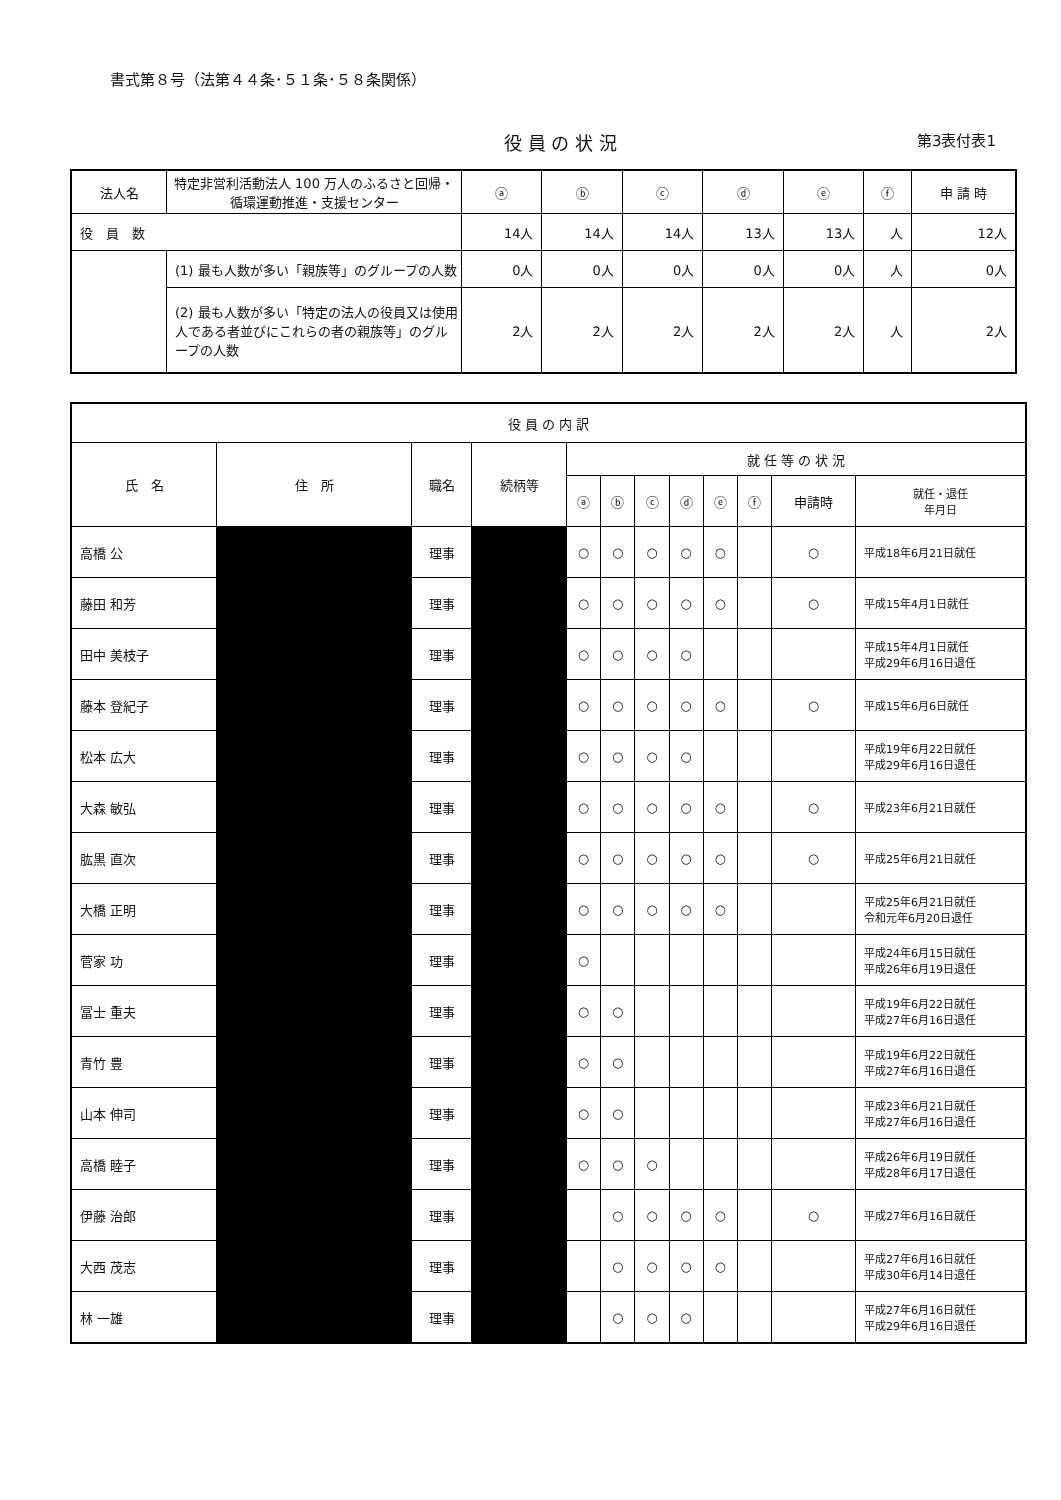書式第８号（法第４４条･５１条･５８条関係）
役 員 の 状 況 第3表付表1
| 法人名 | 特定非営利活動法人 100 万人のふるさと回帰・循環運動推進・支援センター | ⓐ | ⓑ | ⓒ | ⓓ | ⓔ | ⓕ | 申 請 時 |
| 役 員 数 | | 14人 | 14人 | 14人 | 13人 | 13人 | 人 | 12人 |
| | (1) 最も人数が多い「親族等」のグループの人数 | 0人 | 0人 | 0人 | 0人 | 0人 | 人 | 0人 |
| | (2) 最も人数が多い「特定の法人の役員又は使用人である者並びにこれらの者の親族等」のグループの人数 | 2人 | 2人 | 2人 | 2人 | 2人 | 人 | 2人 |
| 役 員 の 内 訳 | | | | | | | | | | | | |
| 氏 名 | 住 所 | 職名 | 続柄等 | 就 任 等 の 状 況 | | | | | | | | |
| | | | | ⓐ | ⓑ | ⓒ | ⓓ | ⓔ | ⓕ | 申請時 | 就任・退任 年月日 | |
| 高橋 公 | | 理事 | | ○ | ○ | ○ | ○ | ○ | | ○ | 平成18年6月21日就任 | |
| 藤田 和芳 | | 理事 | | ○ | ○ | ○ | ○ | ○ | | ○ | 平成15年4月1日就任 | |
| 田中 美枝子 | | 理事 | | ○ | ○ | ○ | ○ | | | | 平成15年4月1日就任 平成29年6月16日退任 | |
| 藤本 登紀子 | | 理事 | | ○ | ○ | ○ | ○ | ○ | | ○ | 平成15年6月6日就任 | |
| 松本 広大 | | 理事 | | ○ | ○ | ○ | ○ | | | | 平成19年6月22日就任 平成29年6月16日退任 | |
| 大森 敏弘 | | 理事 | | ○ | ○ | ○ | ○ | ○ | | ○ | 平成23年6月21日就任 | |
| 肱黒 直次 | | 理事 | | ○ | ○ | ○ | ○ | ○ | | ○ | 平成25年6月21日就任 | |
| 大橋 正明 | | 理事 | | ○ | ○ | ○ | ○ | ○ | | | 平成25年6月21日就任 令和元年6月20日退任 | |
| 菅家 功 | | 理事 | | ○ | | | | | | | 平成24年6月15日就任 平成26年6月19日退任 | |
| 冨士 重夫 | | 理事 | | ○ | ○ | | | | | | 平成19年6月22日就任 平成27年6月16日退任 | |
| 青竹 豊 | | 理事 | | ○ | ○ | | | | | | 平成19年6月22日就任 平成27年6月16日退任 | |
| 山本 伸司 | | 理事 | | ○ | ○ | | | | | | 平成23年6月21日就任 平成27年6月16日退任 | |
| 高橋 睦子 | | 理事 | | ○ | ○ | ○ | | | | | 平成26年6月19日就任 平成28年6月17日退任 | |
| 伊藤 治郎 | | 理事 | | | ○ | ○ | ○ | ○ | | ○ | 平成27年6月16日就任 | |
| 大西 茂志 | | 理事 | | | ○ | ○ | ○ | ○ | | | 平成27年6月16日就任 平成30年6月14日退任 | |
| 林 一雄 | | 理事 | | | ○ | ○ | ○ | | | | 平成27年6月16日就任 平成29年6月16日退任 | |